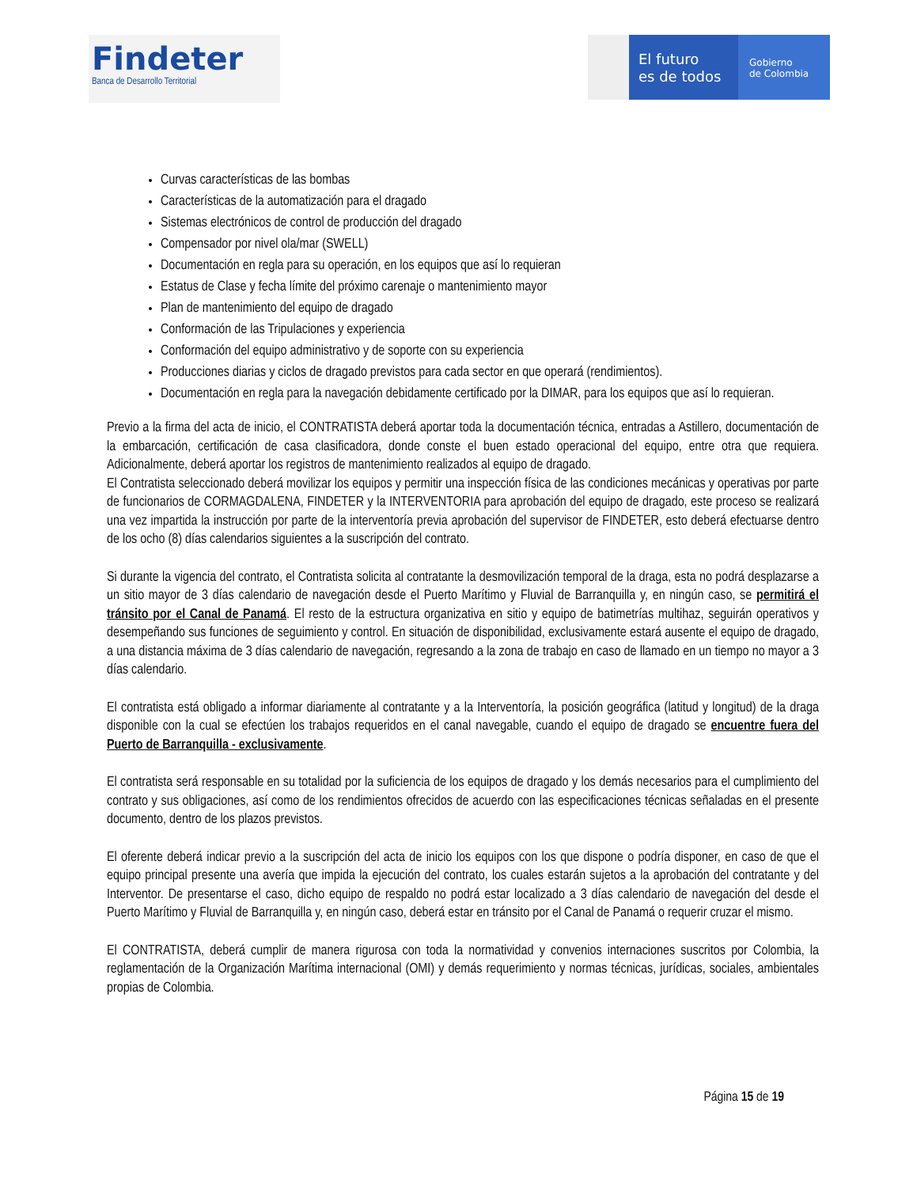Findeter
Banca de Desarrollo Territorial
El futuro
es de todos
Gobierno
de Colombia
Curvas características de las bombas
Características de la automatización para el dragado
Sistemas electrónicos de control de producción del dragado
Compensador por nivel ola/mar (SWELL)
Documentación en regla para su operación, en los equipos que así lo requieran
Estatus de Clase y fecha límite del próximo carenaje o mantenimiento mayor
Plan de mantenimiento del equipo de dragado
Conformación de las Tripulaciones y experiencia
Conformación del equipo administrativo y de soporte con su experiencia
Producciones diarias y ciclos de dragado previstos para cada sector en que operará (rendimientos).
Documentación en regla para la navegación debidamente certificado por la DIMAR, para los equipos que así lo requieran.
Previo a la firma del acta de inicio, el CONTRATISTA deberá aportar toda la documentación técnica, entradas a Astillero, documentación de la embarcación, certificación de casa clasificadora, donde conste el buen estado operacional del equipo, entre otra que requiera. Adicionalmente, deberá aportar los registros de mantenimiento realizados al equipo de dragado.
El Contratista seleccionado deberá movilizar los equipos y permitir una inspección física de las condiciones mecánicas y operativas por parte de funcionarios de CORMAGDALENA, FINDETER y la INTERVENTORIA para aprobación del equipo de dragado, este proceso se realizará una vez impartida la instrucción por parte de la interventoría previa aprobación del supervisor de FINDETER, esto deberá efectuarse dentro de los ocho (8) días calendarios siguientes a la suscripción del contrato.
Si durante la vigencia del contrato, el Contratista solicita al contratante la desmovilización temporal de la draga, esta no podrá desplazarse a un sitio mayor de 3 días calendario de navegación desde el Puerto Marítimo y Fluvial de Barranquilla y, en ningún caso, se permitirá el tránsito por el Canal de Panamá. El resto de la estructura organizativa en sitio y equipo de batimetrías multihaz, seguirán operativos y desempeñando sus funciones de seguimiento y control. En situación de disponibilidad, exclusivamente estará ausente el equipo de dragado, a una distancia máxima de 3 días calendario de navegación, regresando a la zona de trabajo en caso de llamado en un tiempo no mayor a 3 días calendario.
El contratista está obligado a informar diariamente al contratante y a la Interventoría, la posición geográfica (latitud y longitud) de la draga disponible con la cual se efectúen los trabajos requeridos en el canal navegable, cuando el equipo de dragado se encuentre fuera del Puerto de Barranquilla - exclusivamente.
El contratista será responsable en su totalidad por la suficiencia de los equipos de dragado y los demás necesarios para el cumplimiento del contrato y sus obligaciones, así como de los rendimientos ofrecidos de acuerdo con las especificaciones técnicas señaladas en el presente documento, dentro de los plazos previstos.
El oferente deberá indicar previo a la suscripción del acta de inicio los equipos con los que dispone o podría disponer, en caso de que el equipo principal presente una avería que impida la ejecución del contrato, los cuales estarán sujetos a la aprobación del contratante y del Interventor. De presentarse el caso, dicho equipo de respaldo no podrá estar localizado a 3 días calendario de navegación del desde el Puerto Marítimo y Fluvial de Barranquilla y, en ningún caso, deberá estar en tránsito por el Canal de Panamá o requerir cruzar el mismo.
El CONTRATISTA, deberá cumplir de manera rigurosa con toda la normatividad y convenios internaciones suscritos por Colombia, la reglamentación de la Organización Marítima internacional (OMI) y demás requerimiento y normas técnicas, jurídicas, sociales, ambientales propias de Colombia.
Página 15 de 19